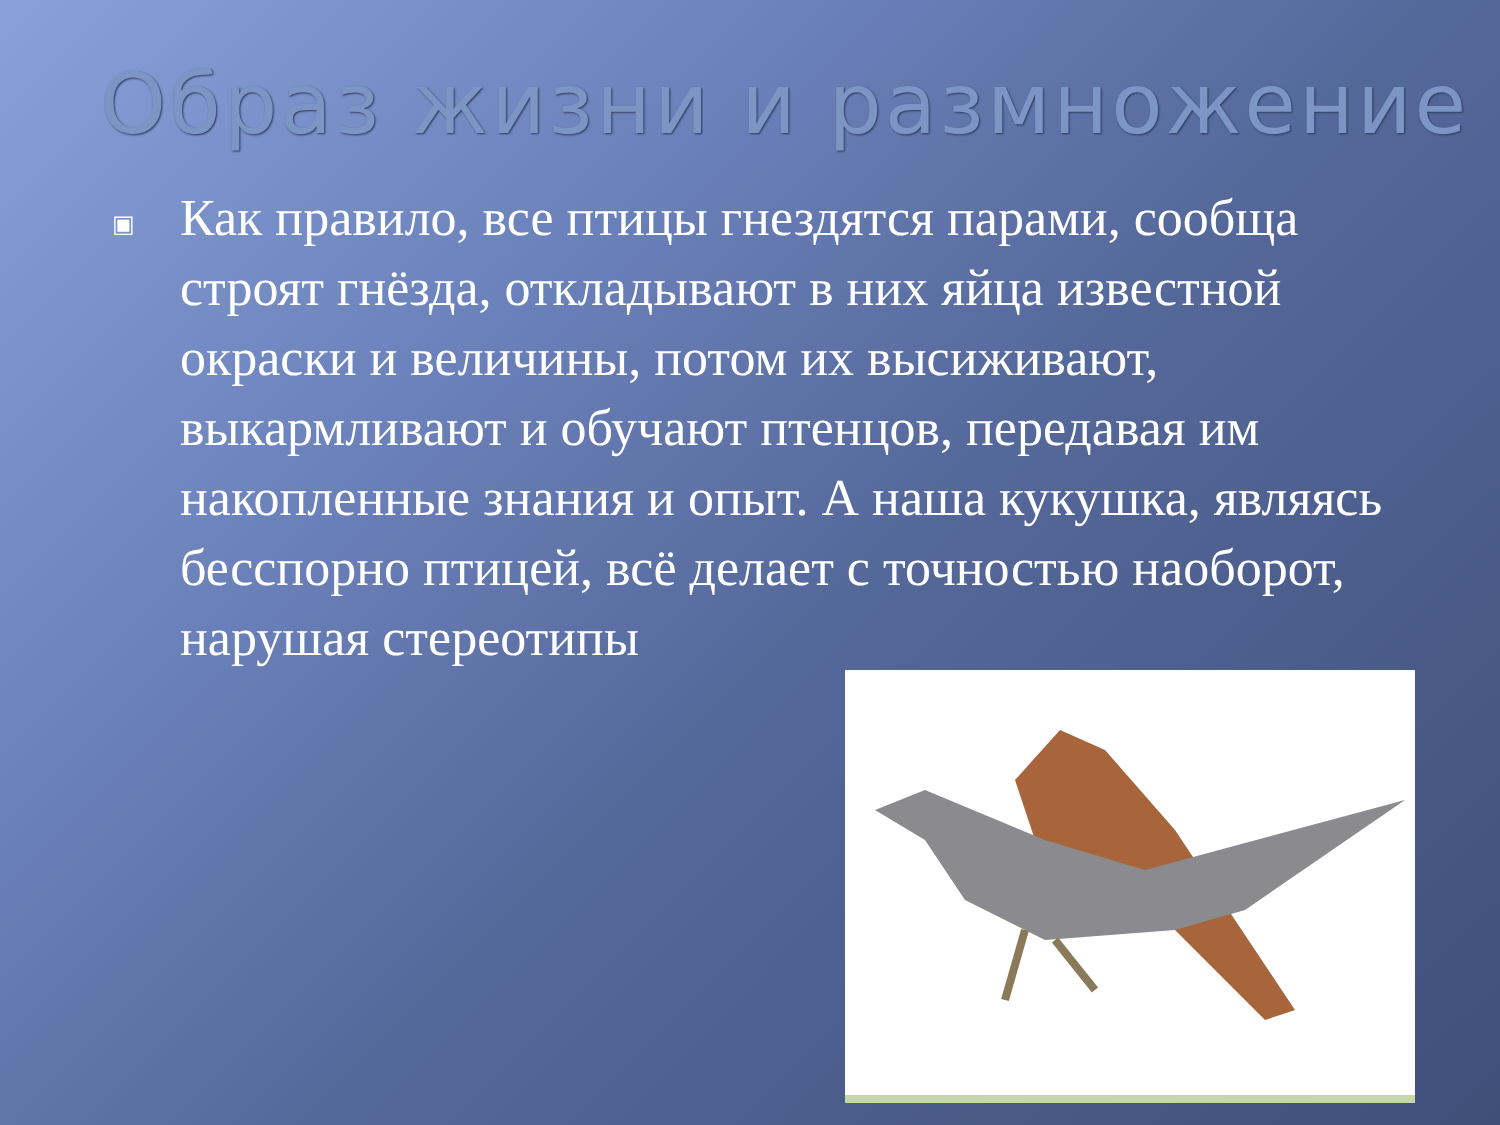Образ жизни и размножение
▣
Как правило, все птицы гнездятся парами, сообща строят гнёзда, откладывают в них яйца известной окраски и величины, потом их высиживают, выкармливают и обучают птенцов, передавая им накопленные знания и опыт. А наша кукушка, являясь бесспорно птицей, всё делает с точностью наоборот, нарушая стереотипы